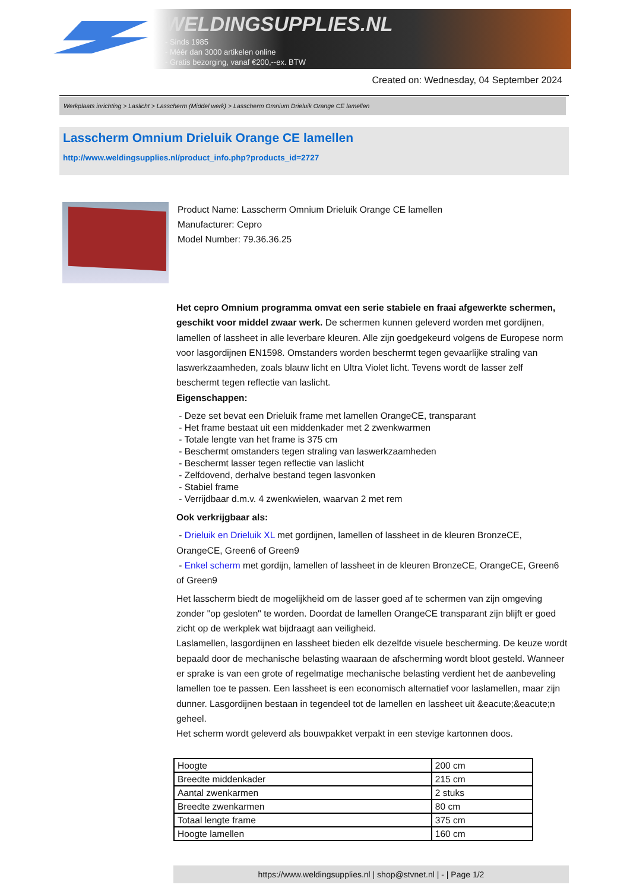WELDINGSUPPLIES.NL
- Sinds 1985
- Méér dan 3000 artikelen online
- Gratis bezorging, vanaf €200,--ex. BTW
Created on: Wednesday, 04 September 2024
Werkplaats inrichting > Laslicht > Lasscherm (Middel werk) > Lasscherm Omnium Drieluik Orange CE lamellen
Lasscherm Omnium Drieluik Orange CE lamellen
http://www.weldingsupplies.nl/product_info.php?products_id=2727
Product Name: Lasscherm Omnium Drieluik Orange CE lamellen
Manufacturer: Cepro
Model Number: 79.36.36.25
Het cepro Omnium programma omvat een serie stabiele en fraai afgewerkte schermen, geschikt voor middel zwaar werk. De schermen kunnen geleverd worden met gordijnen, lamellen of lassheet in alle leverbare kleuren. Alle zijn goedgekeurd volgens de Europese norm voor lasgordijnen EN1598. Omstanders worden beschermt tegen gevaarlijke straling van laswerkzaamheden, zoals blauw licht en Ultra Violet licht. Tevens wordt de lasser zelf beschermt tegen reflectie van laslicht.
Eigenschappen:
- Deze set bevat een Drieluik frame met lamellen OrangeCE, transparant
- Het frame bestaat uit een middenkader met 2 zwenkwarmen
- Totale lengte van het frame is 375 cm
- Beschermt omstanders tegen straling van laswerkzaamheden
- Beschermt lasser tegen reflectie van laslicht
- Zelfdovend, derhalve bestand tegen lasvonken
- Stabiel frame
- Verrijdbaar d.m.v. 4 zwenkwielen, waarvan 2 met rem
Ook verkrijgbaar als:
- Drieluik en Drieluik XL met gordijnen, lamellen of lassheet in de kleuren BronzeCE, OrangeCE, Green6 of Green9
- Enkel scherm met gordijn, lamellen of lassheet in de kleuren BronzeCE, OrangeCE, Green6 of Green9
Het lasscherm biedt de mogelijkheid om de lasser goed af te schermen van zijn omgeving zonder "op gesloten" te worden. Doordat de lamellen OrangeCE transparant zijn blijft er goed zicht op de werkplek wat bijdraagt aan veiligheid.
Laslamellen, lasgordijnen en lassheet bieden elk dezelfde visuele bescherming. De keuze wordt bepaald door de mechanische belasting waaraan de afscherming wordt bloot gesteld. Wanneer er sprake is van een grote of regelmatige mechanische belasting verdient het de aanbeveling lamellen toe te passen. Een lassheet is een economisch alternatief voor laslamellen, maar zijn dunner. Lasgordijnen bestaan in tegendeel tot de lamellen en lassheet uit &eacute;&eacute;n geheel.
Het scherm wordt geleverd als bouwpakket verpakt in een stevige kartonnen doos.
| Hoogte | 200 cm |
| Breedte middenkader | 215 cm |
| Aantal zwenkarmen | 2 stuks |
| Breedte zwenkarmen | 80 cm |
| Totaal lengte frame | 375 cm |
| Hoogte lamellen | 160 cm |
https://www.weldingsupplies.nl | shop@stvnet.nl | - | Page 1/2